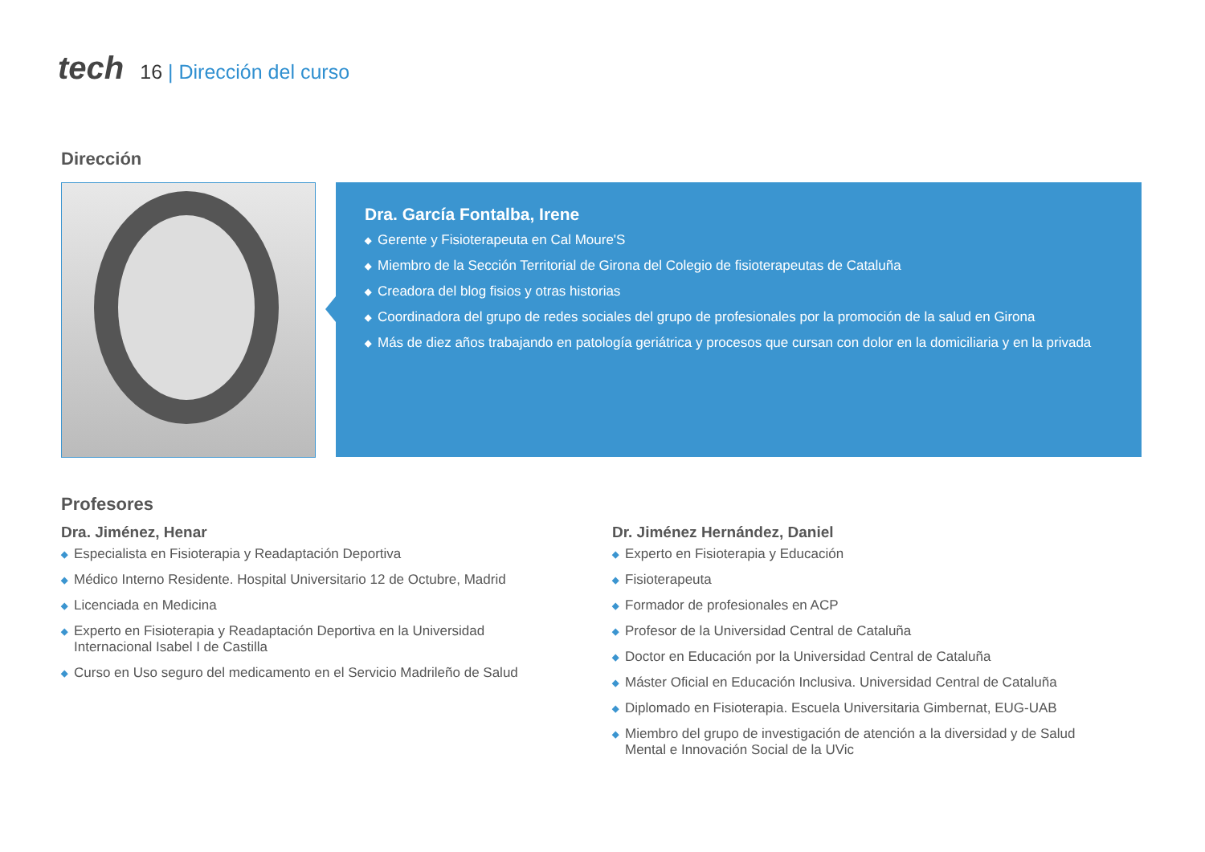tech
16 | Dirección del curso
Dirección
Dra. García Fontalba, Irene
◆ Gerente y Fisioterapeuta en Cal Moure'S
◆ Miembro de la Sección Territorial de Girona del Colegio de fisioterapeutas de Cataluña
◆ Creadora del blog fisios y otras historias
◆ Coordinadora del grupo de redes sociales del grupo de profesionales por la promoción de la salud en Girona
◆ Más de diez años trabajando en patología geriátrica y procesos que cursan con dolor en la domiciliaria y en la privada
Profesores
Dra. Jiménez, Henar
◆ Especialista en Fisioterapia y Readaptación Deportiva
◆ Médico Interno Residente. Hospital Universitario 12 de Octubre, Madrid
◆ Licenciada en Medicina
◆ Experto en Fisioterapia y Readaptación Deportiva en la Universidad Internacional Isabel I de Castilla
◆ Curso en Uso seguro del medicamento en el Servicio Madrileño de Salud
Dr. Jiménez Hernández, Daniel
◆ Experto en Fisioterapia y Educación
◆ Fisioterapeuta
◆ Formador de profesionales en ACP
◆ Profesor de la Universidad Central de Cataluña
◆ Doctor en Educación por la Universidad Central de Cataluña
◆ Máster Oficial en Educación Inclusiva. Universidad Central de Cataluña
◆ Diplomado en Fisioterapia. Escuela Universitaria Gimbernat, EUG-UAB
◆ Miembro del grupo de investigación de atención a la diversidad y de Salud Mental e Innovación Social de la UVic